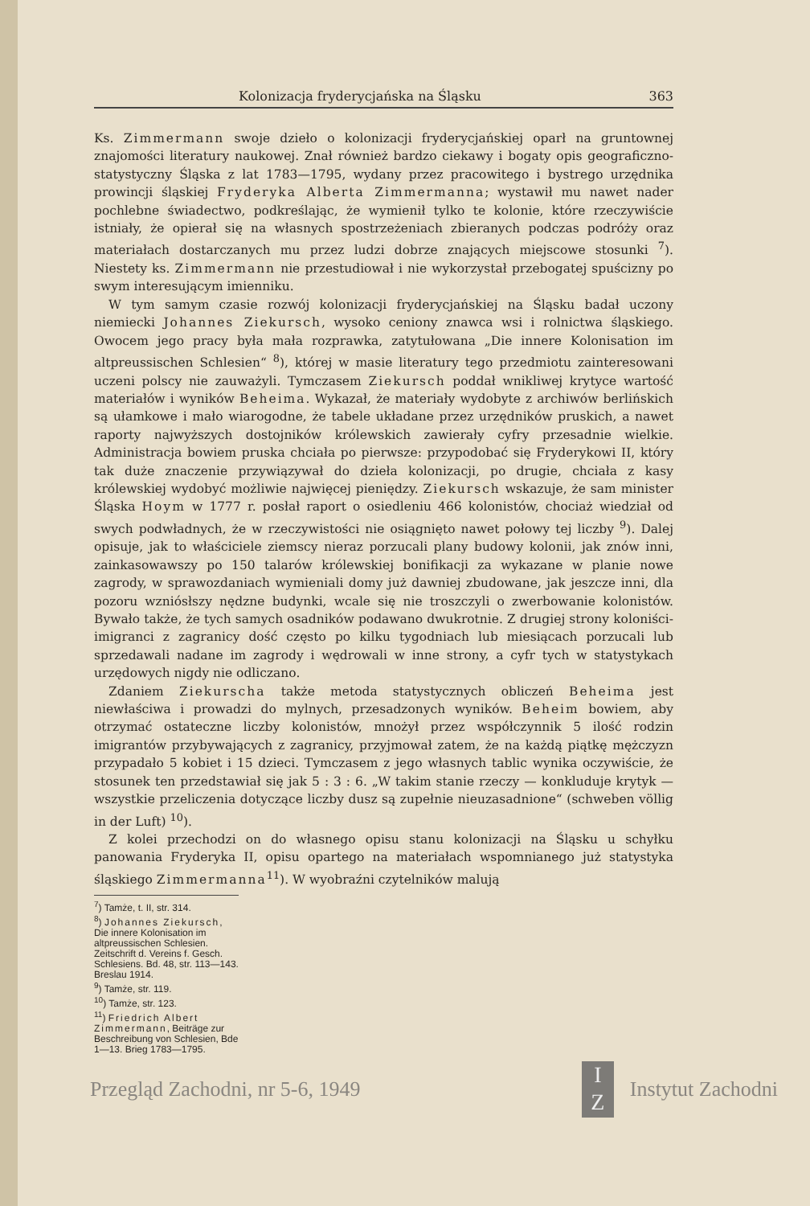Kolonizacja fryderycjańska na Śląsku 363
Ks. Zimmermann swoje dzieło o kolonizacji fryderycjańskiej oparł na gruntownej znajomości literatury naukowej. Znał również bardzo ciekawy i bogaty opis geograficzno-statystyczny Śląska z lat 1783—1795, wydany przez pracowitego i bystrego urzędnika prowincji śląskiej Fryderyka Alberta Zimmermanna; wystawił mu nawet nader pochlebne świadectwo, podkreślając, że wymienił tylko te kolonie, które rzeczywiście istniały, że opierał się na własnych spostrzeżeniach zbieranych podczas podróży oraz materiałach dostarczanych mu przez ludzi dobrze znających miejscowe stosunki <sup>7</sup>). Niestety ks. Zimmermann nie przestudiował i nie wykorzystał przebogatej spuścizny po swym interesującym imienniku.
W tym samym czasie rozwój kolonizacji fryderycjańskiej na Śląsku badał uczony niemiecki Johannes Ziekursch, wysoko ceniony znawca wsi i rolnictwa śląskiego. Owocem jego pracy była mała rozprawka, zatytułowana „Die innere Kolonisation im altpreussischen Schlesien“ <sup>8</sup>), której w masie literatury tego przedmiotu zainteresowani uczeni polscy nie zauważyli. Tymczasem Ziekursch poddał wnikliwej krytyce wartość materiałów i wyników Beheima. Wykazał, że materiały wydobyte z archiwów berlińskich są ułamkowe i mało wiarogodne, że tabele układane przez urzędników pruskich, a nawet raporty najwyższych dostojników królewskich zawierały cyfry przesadnie wielkie. Administracja bowiem pruska chciała po pierwsze: przypodobać się Fryderykowi II, który tak duże znaczenie przywiązywał do dzieła kolonizacji, po drugie, chciała z kasy królewskiej wydobyć możliwie najwięcej pieniędzy. Ziekursch wskazuje, że sam minister Śląska Hoym w 1777 r. posłał raport o osiedleniu 466 kolonistów, chociaż wiedział od swych podwładnych, że w rzeczywistości nie osiągnięto nawet połowy tej liczby <sup>9</sup>). Dalej opisuje, jak to właściciele ziemscy nieraz porzucali plany budowy kolonii, jak znów inni, zainkasowawszy po 150 talarów królewskiej bonifikacji za wykazane w planie nowe zagrody, w sprawozdaniach wymieniali domy już dawniej zbudowane, jak jeszcze inni, dla pozoru wzniósłszy nędzne budynki, wcale się nie troszczyli o zwerbowanie kolonistów. Bywało także, że tych samych osadników podawano dwukrotnie. Z drugiej strony koloniści-imigranci z zagranicy dość często po kilku tygodniach lub miesiącach porzucali lub sprzedawali nadane im zagrody i wędrowali w inne strony, a cyfr tych w statystykach urzędowych nigdy nie odliczano.
Zdaniem Ziekurscha także metoda statystycznych obliczeń Beheima jest niewłaściwa i prowadzi do mylnych, przesadzonych wyników. Beheim bowiem, aby otrzymać ostateczne liczby kolonistów, mnożył przez współczynnik 5 ilość rodzin imigrantów przybywających z zagranicy, przyjmował zatem, że na każdą piątkę mężczyzn przypadało 5 kobiet i 15 dzieci. Tymczasem z jego własnych tablic wynika oczywiście, że stosunek ten przedstawiał się jak 5 : 3 : 6. „W takim stanie rzeczy — konkluduje krytyk — wszystkie przeliczenia dotyczące liczby dusz są zupełnie nieuzasadnione“ (schweben völlig in der Luft) <sup>10</sup>).
Z kolei przechodzi on do własnego opisu stanu kolonizacji na Śląsku u schyłku panowania Fryderyka II, opisu opartego na materiałach wspomnianego już statystyka śląskiego Zimmermanna<sup>11</sup>). W wyobraźni czytelników malują
<sup>7</sup>) Tamże, t. II, str. 314.
<sup>8</sup>) Johannes Ziekursch, Die innere Kolonisation im altpreussischen Schlesien. Zeitschrift d. Vereins f. Gesch. Schlesiens. Bd. 48, str. 113—143. Breslau 1914.
<sup>9</sup>) Tamże, str. 119.
<sup>10</sup>) Tamże, str. 123.
<sup>11</sup>) Friedrich Albert Zimmermann, Beiträge zur Beschreibung von Schlesien, Bde 1—13. Brieg 1783—1795.
Przegląd Zachodni, nr 5-6, 1949 I
Z Instytut Zachodni